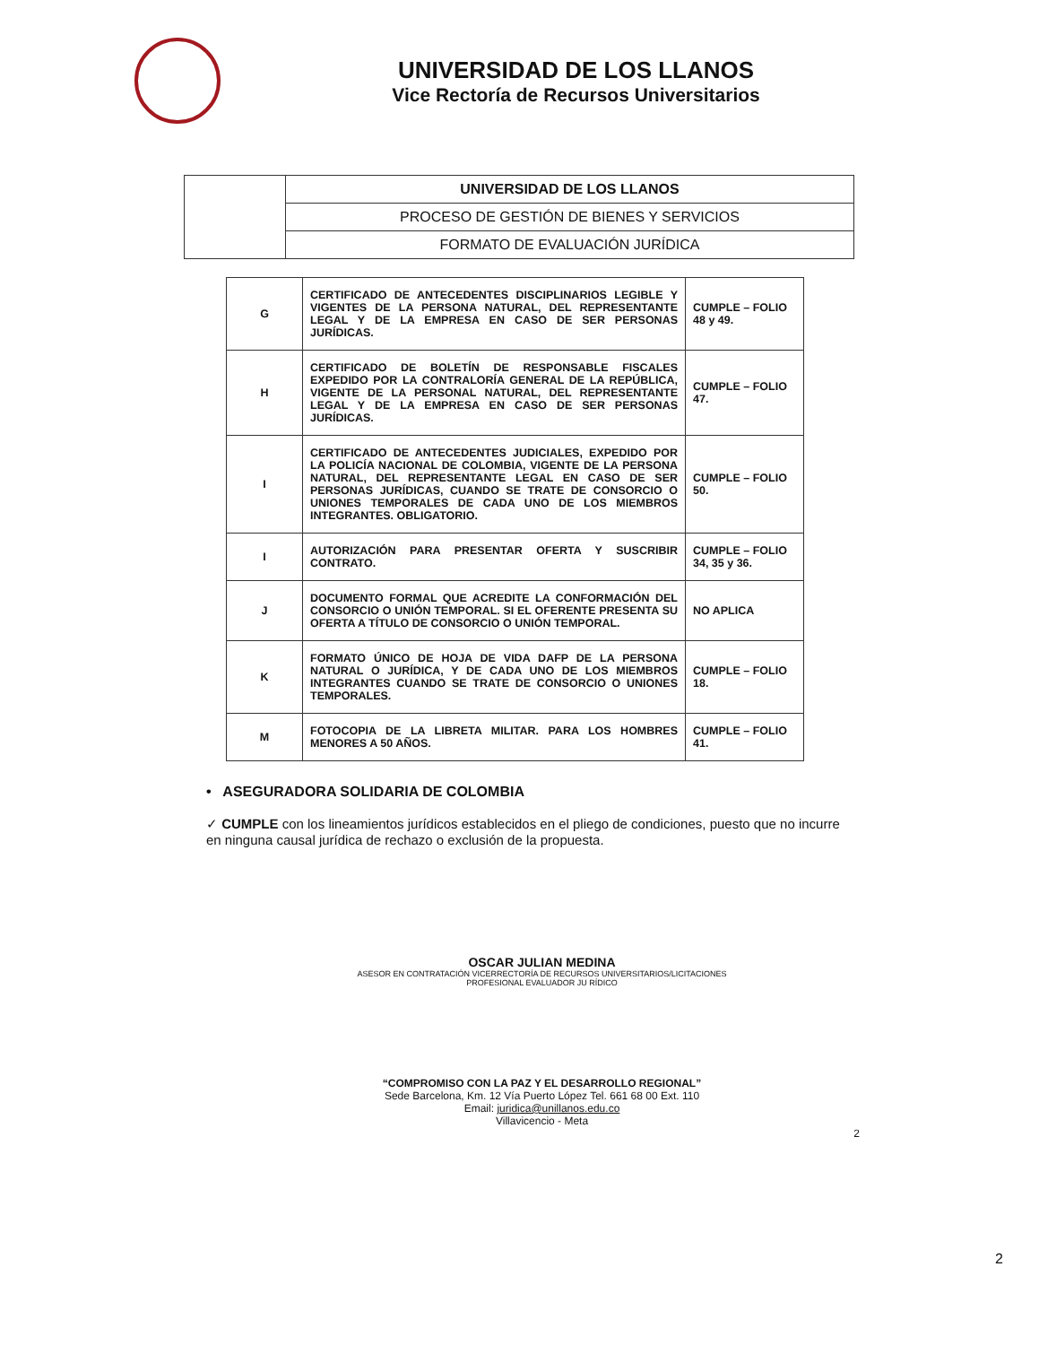UNIVERSIDAD DE LOS LLANOS
Vice Rectoría de Recursos Universitarios
| | UNIVERSIDAD DE LOS LLANOS |
| | PROCESO DE GESTIÓN DE BIENES Y SERVICIOS |
| | FORMATO DE EVALUACIÓN JURÍDICA |
| G | CERTIFICADO DE ANTECEDENTES DISCIPLINARIOS LEGIBLE Y VIGENTES DE LA PERSONA NATURAL, DEL REPRESENTANTE LEGAL Y DE LA EMPRESA EN CASO DE SER PERSONAS JURÍDICAS. | CUMPLE – FOLIO 48 y 49. |
| H | CERTIFICADO DE BOLETÍN DE RESPONSABLE FISCALES EXPEDIDO POR LA CONTRALORÍA GENERAL DE LA REPÚBLICA, VIGENTE DE LA PERSONAL NATURAL, DEL REPRESENTANTE LEGAL Y DE LA EMPRESA EN CASO DE SER PERSONAS JURÍDICAS. | CUMPLE – FOLIO 47. |
| I | CERTIFICADO DE ANTECEDENTES JUDICIALES, EXPEDIDO POR LA POLICÍA NACIONAL DE COLOMBIA, VIGENTE DE LA PERSONA NATURAL, DEL REPRESENTANTE LEGAL EN CASO DE SER PERSONAS JURÍDICAS, CUANDO SE TRATE DE CONSORCIO O UNIONES TEMPORALES DE CADA UNO DE LOS MIEMBROS INTEGRANTES. OBLIGATORIO. | CUMPLE – FOLIO 50. |
| I | AUTORIZACIÓN PARA PRESENTAR OFERTA Y SUSCRIBIR CONTRATO. | CUMPLE – FOLIO 34, 35 y 36. |
| J | DOCUMENTO FORMAL QUE ACREDITE LA CONFORMACIÓN DEL CONSORCIO O UNIÓN TEMPORAL. SI EL OFERENTE PRESENTA SU OFERTA A TÍTULO DE CONSORCIO O UNIÓN TEMPORAL. | NO APLICA |
| K | FORMATO ÚNICO DE HOJA DE VIDA DAFP DE LA PERSONA NATURAL O JURÍDICA, Y DE CADA UNO DE LOS MIEMBROS INTEGRANTES CUANDO SE TRATE DE CONSORCIO O UNIONES TEMPORALES. | CUMPLE – FOLIO 18. |
| M | FOTOCOPIA DE LA LIBRETA MILITAR. PARA LOS HOMBRES MENORES A 50 AÑOS. | CUMPLE – FOLIO 41. |
• ASEGURADORA SOLIDARIA DE COLOMBIA
✓ CUMPLE con los lineamientos jurídicos establecidos en el pliego de condiciones, puesto que no incurre en ninguna causal jurídica de rechazo o exclusión de la propuesta.
OSCAR JULIAN MEDINA
ASESOR EN CONTRATACIÓN VICERRECTORÍA DE RECURSOS UNIVERSITARIOS/LICITACIONES
PROFESIONAL EVALUADOR JU RÍDICO
“COMPROMISO CON LA PAZ Y EL DESARROLLO REGIONAL”
Sede Barcelona, Km. 12 Vía Puerto López Tel. 661 68 00 Ext. 110
Email: juridica@unillanos.edu.co
Villavicencio - Meta
2
2